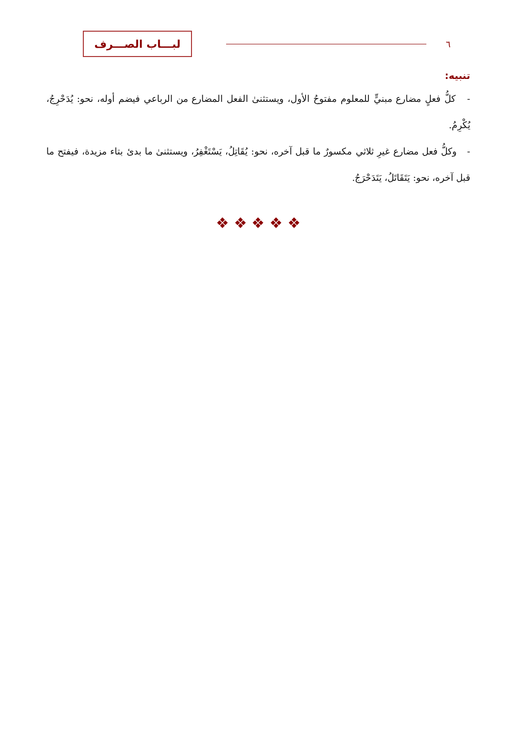لبـــاب الصـــرف
٦
تنبيه:
- كلُّ فعلٍ مضارع مبنيٍّ للمعلوم مفتوحُ الأول، ويستثنىٰ الفعل المضارع من الرباعي فيضم أوله، نحو: يُدَحْرِجُ، يُكْرِمُ.
- وكلُّ فعل مضارع غيرِ ثلاثي مكسورٌ ما قبل آخره، نحو: يُقَاتِلُ، يَسْتَغْفِرُ، ويستثنىٰ ما بدئ بتاء مزيدة، فيفتح ما قبل آخره، نحو: يَتَقَاتَلُ، يَتَدَحْرَجُ.
❖ ❖ ❖ ❖ ❖